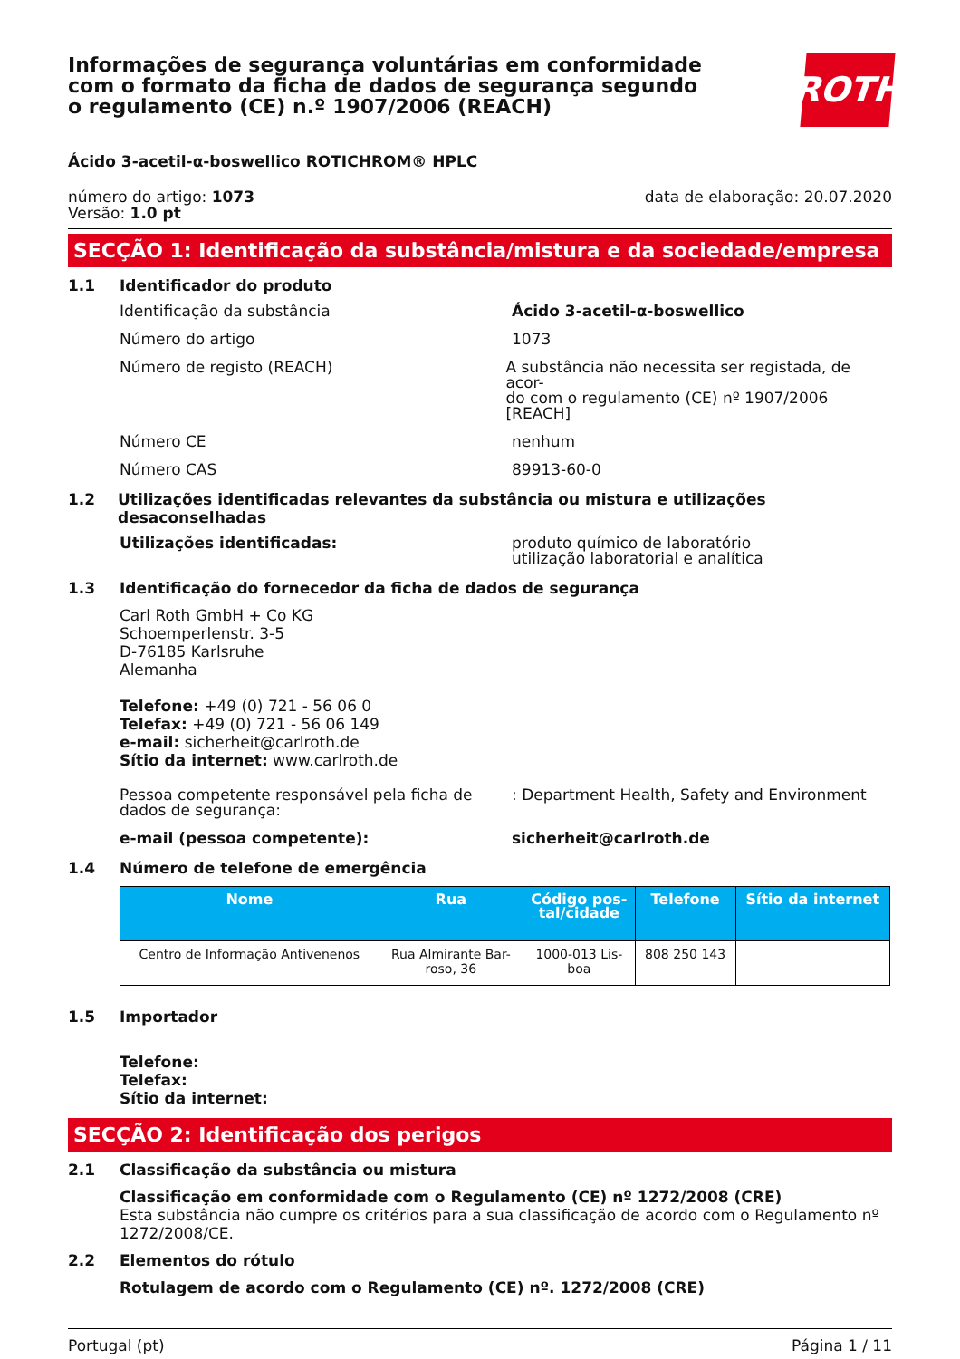Informações de segurança voluntárias em conformidade com o formato da ficha de dados de segurança segundo o regulamento (CE) n.º 1907/2006 (REACH)
ROTH
Ácido 3-acetil-α-boswellico ROTICHROM® HPLC
número do artigo: 1073
Versão: 1.0 pt
data de elaboração: 20.07.2020
SECÇÃO 1: Identificação da substância/mistura e da sociedade/empresa
1.1 Identificador do produto
Identificação da substância Ácido 3-acetil-α-boswellico
Número do artigo 1073
Número de registo (REACH) A substância não necessita ser registada, de acor-
do com o regulamento (CE) nº 1907/2006 [REACH]
Número CE nenhum
Número CAS 89913-60-0
1.2 Utilizações identificadas relevantes da substância ou mistura e utilizações desaconselhadas
Utilizações identificadas: produto químico de laboratório
utilização laboratorial e analítica
1.3 Identificação do fornecedor da ficha de dados de segurança
Carl Roth GmbH + Co KG
Schoemperlenstr. 3-5
D-76185 Karlsruhe
Alemanha
Telefone: +49 (0) 721 - 56 06 0
Telefax: +49 (0) 721 - 56 06 149
e-mail: sicherheit@carlroth.de
Sítio da internet: www.carlroth.de
Pessoa competente responsável pela ficha de dados de segurança:
: Department Health, Safety and Environment
e-mail (pessoa competente): sicherheit@carlroth.de
1.4 Número de telefone de emergência
| Nome | Rua | Código pos- tal/cidade | Telefone | Sítio da internet |
| --- | --- | --- | --- | --- |
| Centro de Informação Antivenenos | Rua Almirante Bar- roso, 36 | 1000-013 Lis- boa | 808 250 143 | |
1.5 Importador
Telefone:
Telefax:
Sítio da internet:
SECÇÃO 2: Identificação dos perigos
2.1 Classificação da substância ou mistura
Classificação em conformidade com o Regulamento (CE) nº 1272/2008 (CRE)
Esta substância não cumpre os critérios para a sua classificação de acordo com o Regulamento nº 1272/2008/CE.
2.2 Elementos do rótulo
Rotulagem de acordo com o Regulamento (CE) nº. 1272/2008 (CRE)
Portugal (pt) Página 1 / 11